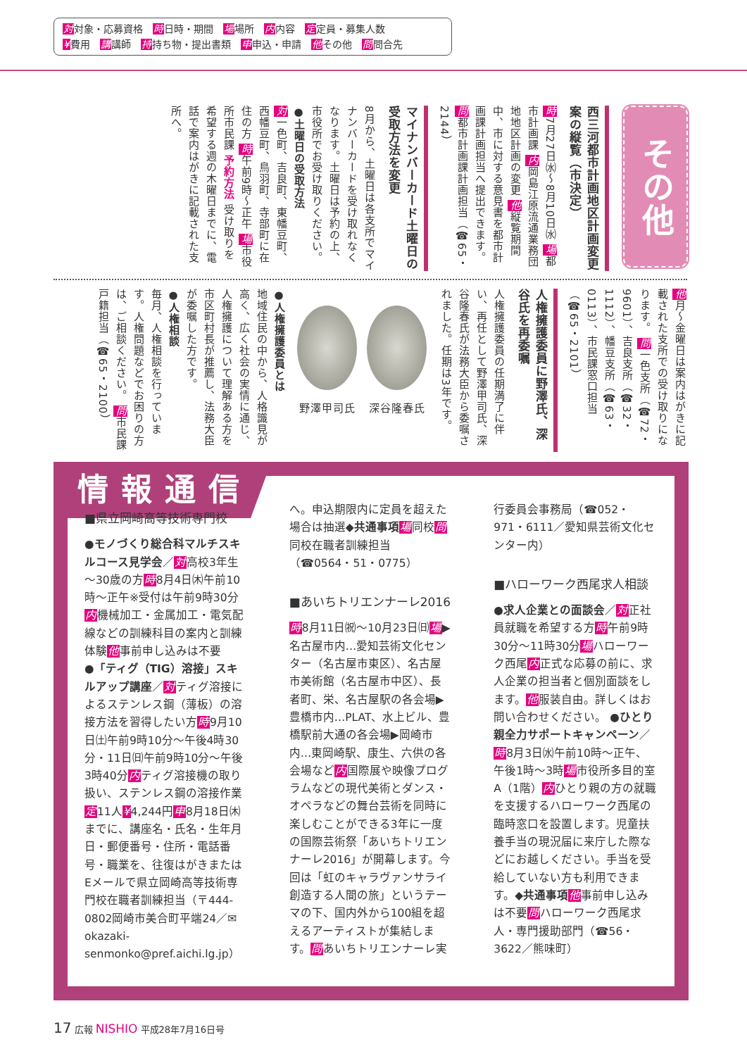対対象・応募資格 時日時・期間 場場所 内内容 定定員・募集人数
¥費用 講講師 持持ち物・提出書類 申申込・申請 他その他 問問合先
その他
西三河都市計画地区計画変更案の縦覧（市決定）
時7月27日㈬～8月10日㈬ 場都市計画課 内岡島江原流通業務団地地区計画の変更 他縦覧期間中、市に対する意見書を都市計画課計画担当へ提出できます。 問都市計画課計画担当（☎65・2144）
マイナンバーカード土曜日の受取方法を変更
8月から、土曜日は各支所でマイナンバーカードを受け取れなくなります。土曜日は予約の上、市役所でお受け取りください。
●土曜日の受取方法
対一色町、吉良町、東幡豆町、西幡豆町、鳥羽町、寺部町に在住の方 時午前9時～正午 場市役所市民課 予約方法 受け取りを希望する週の木曜日までに、電話で案内はがきに記載された支所へ。
他月～金曜日は案内はがきに記載された支所での受け取りになります。 問一色支所（☎72・9601）、吉良支所（☎32・1112）、幡豆支所（☎63・0113）、市民課窓口担当（☎65・2101）
人権擁護委員に野澤氏、深谷氏を再委嘱
人権擁護委員の任期満了に伴い、再任として野澤甲司氏、深谷隆春氏が法務大臣から委嘱されました。任期は3年です。
野澤甲司氏
深谷隆春氏
●人権擁護委員とは
地域住民の中から、人格識見が高く、広く社会の実情に通じ、人権擁護について理解ある方を市区町村長が推薦し、法務大臣が委嘱した方です。
●人権相談
毎月、人権相談を行っています。人権問題などでお困りの方は、ご相談ください。 問市民課戸籍担当（☎65・2100）
情報通信
■県立岡崎高等技術専門校
●モノづくり総合科マルチスキルコース見学会／対高校3年生～30歳の方時8月4日㈭午前10時～正午※受付は午前9時30分内機械加工・金属加工・電気配線などの訓練科目の案内と訓練体験他事前申し込みは不要
●「ティグ（TIG）溶接」スキルアップ講座／対ティグ溶接によるステンレス鋼（薄板）の溶接方法を習得したい方時9月10日㈯午前9時10分～午後4時30分・11日㈰午前9時10分～午後3時40分内ティグ溶接機の取り扱い、ステンレス鋼の溶接作業定11人¥4,244円申8月18日㈭までに、講座名・氏名・生年月日・郵便番号・住所・電話番号・職業を、往復はがきまたはEメールで県立岡崎高等技術専門校在職者訓練担当（〒444-0802岡崎市美合町平端24／✉okazaki-senmonko@pref.aichi.lg.jp）へ。申込期限内に定員を超えた場合は抽選◆共通事項 場同校問同校在職者訓練担当（☎0564・51・0775）
■あいちトリエンナーレ2016
時8月11日㈷～10月23日㈰場▶名古屋市内…愛知芸術文化センター（名古屋市東区）、名古屋市美術館（名古屋市中区）、長者町、栄、名古屋駅の各会場▶豊橋市内…PLAT、水上ビル、豊橋駅前大通の各会場▶岡崎市内…東岡崎駅、康生、六供の各会場など内国際展や映像プログラムなどの現代美術とダンス・オペラなどの舞台芸術を同時に楽しむことができる3年に一度の国際芸術祭「あいちトリエンナーレ2016」が開幕します。今回は「虹のキャラヴァンサライ 創造する人間の旅」というテーマの下、国内外から100組を超えるアーティストが集結します。問あいちトリエンナーレ実行委員会事務局（☎052・971・6111／愛知県芸術文化センター内）
■ハローワーク西尾求人相談
●求人企業との面談会／対正社員就職を希望する方時午前9時30分～11時30分場ハローワーク西尾内正式な応募の前に、求人企業の担当者と個別面談をします。他服装自由。詳しくはお問い合わせください。 ●ひとり親全力サポートキャンペーン／時8月3日㈬午前10時～正午、午後1時～3時場市役所多目的室A（1階）内ひとり親の方の就職を支援するハローワーク西尾の臨時窓口を設置します。児童扶養手当の現況届に来庁した際などにお越しください。手当を受給していない方も利用できます。◆共通事項 他事前申し込みは不要問ハローワーク西尾求人・専門援助部門（☎56・3622／熊味町）
17 広報 NISHIO 平成28年7月16日号